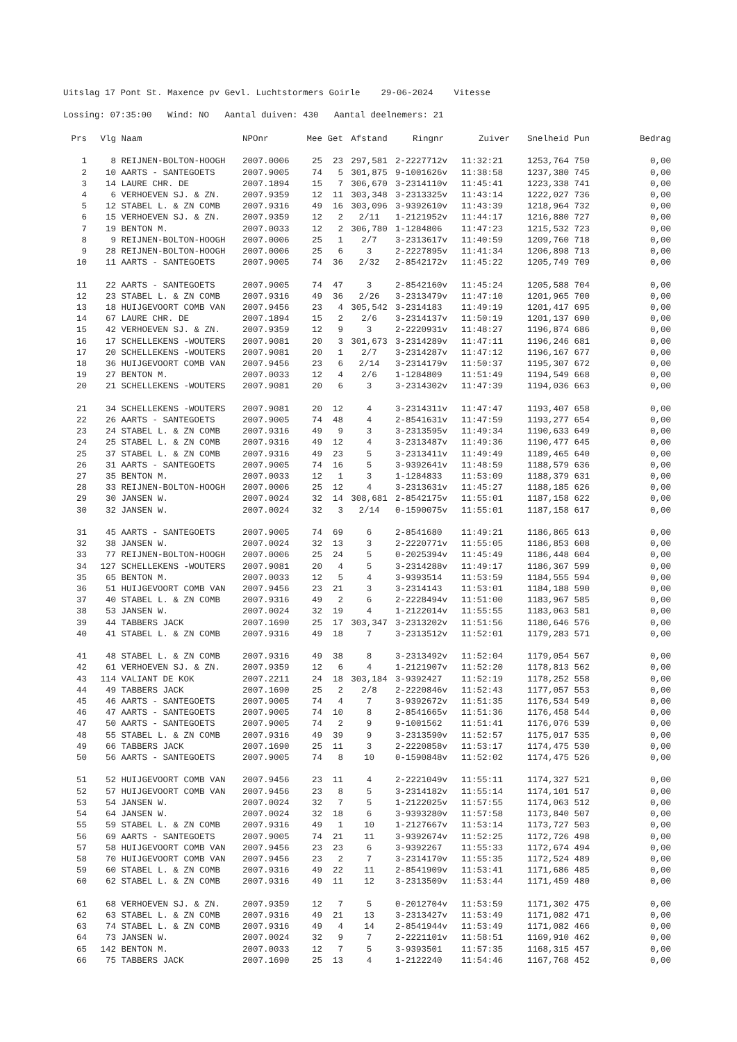Uitslag 17 Pont St. Maxence pv Gevl. Luchtstormers Goirle 29-06-2024 Vitesse
Lossing: 07:35:00 Wind: NO Aantal duiven: 430 Aantal deelnemers: 21
| Prs | Vlg | Naam | NPOnr | Mee | Get | Afstand | Ringnr | Zuiver | Snelheid | Pun | Bedrag |
| --- | --- | --- | --- | --- | --- | --- | --- | --- | --- | --- | --- |
| 1 | 8 | REIJNEN-BOLTON-HOOGH | 2007.0006 | 25 | 23 | 297,581 | 2-2227712v | 11:32:21 | 1253,764 | 750 | 0,00 |
| 2 | 10 | AARTS - SANTEGOETS | 2007.9005 | 74 | 5 | 301,875 | 9-1001626v | 11:38:58 | 1237,380 | 745 | 0,00 |
| 3 | 14 | LAURE CHR. DE | 2007.1894 | 15 | 7 | 306,670 | 3-2314110v | 11:45:41 | 1223,338 | 741 | 0,00 |
| 4 | 6 | VERHOEVEN SJ. & ZN. | 2007.9359 | 12 | 11 | 303,348 | 3-2313325v | 11:43:14 | 1222,027 | 736 | 0,00 |
| 5 | 12 | STABEL L. & ZN COMB | 2007.9316 | 49 | 16 | 303,096 | 3-9392610v | 11:43:39 | 1218,964 | 732 | 0,00 |
| 6 | 15 | VERHOEVEN SJ. & ZN. | 2007.9359 | 12 | 2 | 2/11 | 1-2121952v | 11:44:17 | 1216,880 | 727 | 0,00 |
| 7 | 19 | BENTON M. | 2007.0033 | 12 | 2 | 306,780 | 1-1284806 | 11:47:23 | 1215,532 | 723 | 0,00 |
| 8 | 9 | REIJNEN-BOLTON-HOOGH | 2007.0006 | 25 | 1 | 2/7 | 3-2313617v | 11:40:59 | 1209,760 | 718 | 0,00 |
| 9 | 28 | REIJNEN-BOLTON-HOOGH | 2007.0006 | 25 | 6 | 3 | 2-2227895v | 11:41:34 | 1206,898 | 713 | 0,00 |
| 10 | 11 | AARTS - SANTEGOETS | 2007.9005 | 74 | 36 | 2/32 | 2-8542172v | 11:45:22 | 1205,749 | 709 | 0,00 |
| 11 | 22 | AARTS - SANTEGOETS | 2007.9005 | 74 | 47 | 3 | 2-8542160v | 11:45:24 | 1205,588 | 704 | 0,00 |
| 12 | 23 | STABEL L. & ZN COMB | 2007.9316 | 49 | 36 | 2/26 | 3-2313479v | 11:47:10 | 1201,965 | 700 | 0,00 |
| 13 | 18 | HUIJGEVOORT COMB VAN | 2007.9456 | 23 | 4 | 305,542 | 3-2314183 | 11:49:19 | 1201,417 | 695 | 0,00 |
| 14 | 67 | LAURE CHR. DE | 2007.1894 | 15 | 2 | 2/6 | 3-2314137v | 11:50:19 | 1201,137 | 690 | 0,00 |
| 15 | 42 | VERHOEVEN SJ. & ZN. | 2007.9359 | 12 | 9 | 3 | 2-2220931v | 11:48:27 | 1196,874 | 686 | 0,00 |
| 16 | 17 | SCHELLEKENS -WOUTERS | 2007.9081 | 20 | 3 | 301,673 | 3-2314289v | 11:47:11 | 1196,246 | 681 | 0,00 |
| 17 | 20 | SCHELLEKENS -WOUTERS | 2007.9081 | 20 | 1 | 2/7 | 3-2314287v | 11:47:12 | 1196,167 | 677 | 0,00 |
| 18 | 36 | HUIJGEVOORT COMB VAN | 2007.9456 | 23 | 6 | 2/14 | 3-2314179v | 11:50:37 | 1195,307 | 672 | 0,00 |
| 19 | 27 | BENTON M. | 2007.0033 | 12 | 4 | 2/6 | 1-1284809 | 11:51:49 | 1194,549 | 668 | 0,00 |
| 20 | 21 | SCHELLEKENS -WOUTERS | 2007.9081 | 20 | 6 | 3 | 3-2314302v | 11:47:39 | 1194,036 | 663 | 0,00 |
| 21 | 34 | SCHELLEKENS -WOUTERS | 2007.9081 | 20 | 12 | 4 | 3-2314311v | 11:47:47 | 1193,407 | 658 | 0,00 |
| 22 | 26 | AARTS - SANTEGOETS | 2007.9005 | 74 | 48 | 4 | 2-8541631v | 11:47:59 | 1193,277 | 654 | 0,00 |
| 23 | 24 | STABEL L. & ZN COMB | 2007.9316 | 49 | 9 | 3 | 3-2313595v | 11:49:34 | 1190,633 | 649 | 0,00 |
| 24 | 25 | STABEL L. & ZN COMB | 2007.9316 | 49 | 12 | 4 | 3-2313487v | 11:49:36 | 1190,477 | 645 | 0,00 |
| 25 | 37 | STABEL L. & ZN COMB | 2007.9316 | 49 | 23 | 5 | 3-2313411v | 11:49:49 | 1189,465 | 640 | 0,00 |
| 26 | 31 | AARTS - SANTEGOETS | 2007.9005 | 74 | 16 | 5 | 3-9392641v | 11:48:59 | 1188,579 | 636 | 0,00 |
| 27 | 35 | BENTON M. | 2007.0033 | 12 | 1 | 3 | 1-1284833 | 11:53:09 | 1188,379 | 631 | 0,00 |
| 28 | 33 | REIJNEN-BOLTON-HOOGH | 2007.0006 | 25 | 12 | 4 | 3-2313631v | 11:45:27 | 1188,185 | 626 | 0,00 |
| 29 | 30 | JANSEN W. | 2007.0024 | 32 | 14 | 308,681 | 2-8542175v | 11:55:01 | 1187,158 | 622 | 0,00 |
| 30 | 32 | JANSEN W. | 2007.0024 | 32 | 3 | 2/14 | 0-1590075v | 11:55:01 | 1187,158 | 617 | 0,00 |
| 31 | 45 | AARTS - SANTEGOETS | 2007.9005 | 74 | 69 | 6 | 2-8541680 | 11:49:21 | 1186,865 | 613 | 0,00 |
| 32 | 38 | JANSEN W. | 2007.0024 | 32 | 13 | 3 | 2-2220771v | 11:55:05 | 1186,853 | 608 | 0,00 |
| 33 | 77 | REIJNEN-BOLTON-HOOGH | 2007.0006 | 25 | 24 | 5 | 0-2025394v | 11:45:49 | 1186,448 | 604 | 0,00 |
| 34 | 127 | SCHELLEKENS -WOUTERS | 2007.9081 | 20 | 4 | 5 | 3-2314288v | 11:49:17 | 1186,367 | 599 | 0,00 |
| 35 | 65 | BENTON M. | 2007.0033 | 12 | 5 | 4 | 3-9393514 | 11:53:59 | 1184,555 | 594 | 0,00 |
| 36 | 51 | HUIJGEVOORT COMB VAN | 2007.9456 | 23 | 21 | 3 | 3-2314143 | 11:53:01 | 1184,188 | 590 | 0,00 |
| 37 | 40 | STABEL L. & ZN COMB | 2007.9316 | 49 | 2 | 6 | 2-2228494v | 11:51:00 | 1183,967 | 585 | 0,00 |
| 38 | 53 | JANSEN W. | 2007.0024 | 32 | 19 | 4 | 1-2122014v | 11:55:55 | 1183,063 | 581 | 0,00 |
| 39 | 44 | TABBERS JACK | 2007.1690 | 25 | 17 | 303,347 | 3-2313202v | 11:51:56 | 1180,646 | 576 | 0,00 |
| 40 | 41 | STABEL L. & ZN COMB | 2007.9316 | 49 | 18 | 7 | 3-2313512v | 11:52:01 | 1179,283 | 571 | 0,00 |
| 41 | 48 | STABEL L. & ZN COMB | 2007.9316 | 49 | 38 | 8 | 3-2313492v | 11:52:04 | 1179,054 | 567 | 0,00 |
| 42 | 61 | VERHOEVEN SJ. & ZN. | 2007.9359 | 12 | 6 | 4 | 1-2121907v | 11:52:20 | 1178,813 | 562 | 0,00 |
| 43 | 114 | VALIANT DE KOK | 2007.2211 | 24 | 18 | 303,184 | 3-9392427 | 11:52:19 | 1178,252 | 558 | 0,00 |
| 44 | 49 | TABBERS JACK | 2007.1690 | 25 | 2 | 2/8 | 2-2220846v | 11:52:43 | 1177,057 | 553 | 0,00 |
| 45 | 46 | AARTS - SANTEGOETS | 2007.9005 | 74 | 4 | 7 | 3-9392672v | 11:51:35 | 1176,534 | 549 | 0,00 |
| 46 | 47 | AARTS - SANTEGOETS | 2007.9005 | 74 | 10 | 8 | 2-8541665v | 11:51:36 | 1176,458 | 544 | 0,00 |
| 47 | 50 | AARTS - SANTEGOETS | 2007.9005 | 74 | 2 | 9 | 9-1001562 | 11:51:41 | 1176,076 | 539 | 0,00 |
| 48 | 55 | STABEL L. & ZN COMB | 2007.9316 | 49 | 39 | 9 | 3-2313590v | 11:52:57 | 1175,017 | 535 | 0,00 |
| 49 | 66 | TABBERS JACK | 2007.1690 | 25 | 11 | 3 | 2-2220858v | 11:53:17 | 1174,475 | 530 | 0,00 |
| 50 | 56 | AARTS - SANTEGOETS | 2007.9005 | 74 | 8 | 10 | 0-1590848v | 11:52:02 | 1174,475 | 526 | 0,00 |
| 51 | 52 | HUIJGEVOORT COMB VAN | 2007.9456 | 23 | 11 | 4 | 2-2221049v | 11:55:11 | 1174,327 | 521 | 0,00 |
| 52 | 57 | HUIJGEVOORT COMB VAN | 2007.9456 | 23 | 8 | 5 | 3-2314182v | 11:55:14 | 1174,101 | 517 | 0,00 |
| 53 | 54 | JANSEN W. | 2007.0024 | 32 | 7 | 5 | 1-2122025v | 11:57:55 | 1174,063 | 512 | 0,00 |
| 54 | 64 | JANSEN W. | 2007.0024 | 32 | 18 | 6 | 3-9393280v | 11:57:58 | 1173,840 | 507 | 0,00 |
| 55 | 59 | STABEL L. & ZN COMB | 2007.9316 | 49 | 1 | 10 | 1-2127667v | 11:53:14 | 1173,727 | 503 | 0,00 |
| 56 | 69 | AARTS - SANTEGOETS | 2007.9005 | 74 | 21 | 11 | 3-9392674v | 11:52:25 | 1172,726 | 498 | 0,00 |
| 57 | 58 | HUIJGEVOORT COMB VAN | 2007.9456 | 23 | 23 | 6 | 3-9392267 | 11:55:33 | 1172,674 | 494 | 0,00 |
| 58 | 70 | HUIJGEVOORT COMB VAN | 2007.9456 | 23 | 2 | 7 | 3-2314170v | 11:55:35 | 1172,524 | 489 | 0,00 |
| 59 | 60 | STABEL L. & ZN COMB | 2007.9316 | 49 | 22 | 11 | 2-8541909v | 11:53:41 | 1171,686 | 485 | 0,00 |
| 60 | 62 | STABEL L. & ZN COMB | 2007.9316 | 49 | 11 | 12 | 3-2313509v | 11:53:44 | 1171,459 | 480 | 0,00 |
| 61 | 68 | VERHOEVEN SJ. & ZN. | 2007.9359 | 12 | 7 | 5 | 0-2012704v | 11:53:59 | 1171,302 | 475 | 0,00 |
| 62 | 63 | STABEL L. & ZN COMB | 2007.9316 | 49 | 21 | 13 | 3-2313427v | 11:53:49 | 1171,082 | 471 | 0,00 |
| 63 | 74 | STABEL L. & ZN COMB | 2007.9316 | 49 | 4 | 14 | 2-8541944v | 11:53:49 | 1171,082 | 466 | 0,00 |
| 64 | 73 | JANSEN W. | 2007.0024 | 32 | 9 | 7 | 2-2221101v | 11:58:51 | 1169,910 | 462 | 0,00 |
| 65 | 142 | BENTON M. | 2007.0033 | 12 | 7 | 5 | 3-9393501 | 11:57:35 | 1168,315 | 457 | 0,00 |
| 66 | 75 | TABBERS JACK | 2007.1690 | 25 | 13 | 4 | 1-2122240 | 11:54:46 | 1167,768 | 452 | 0,00 |